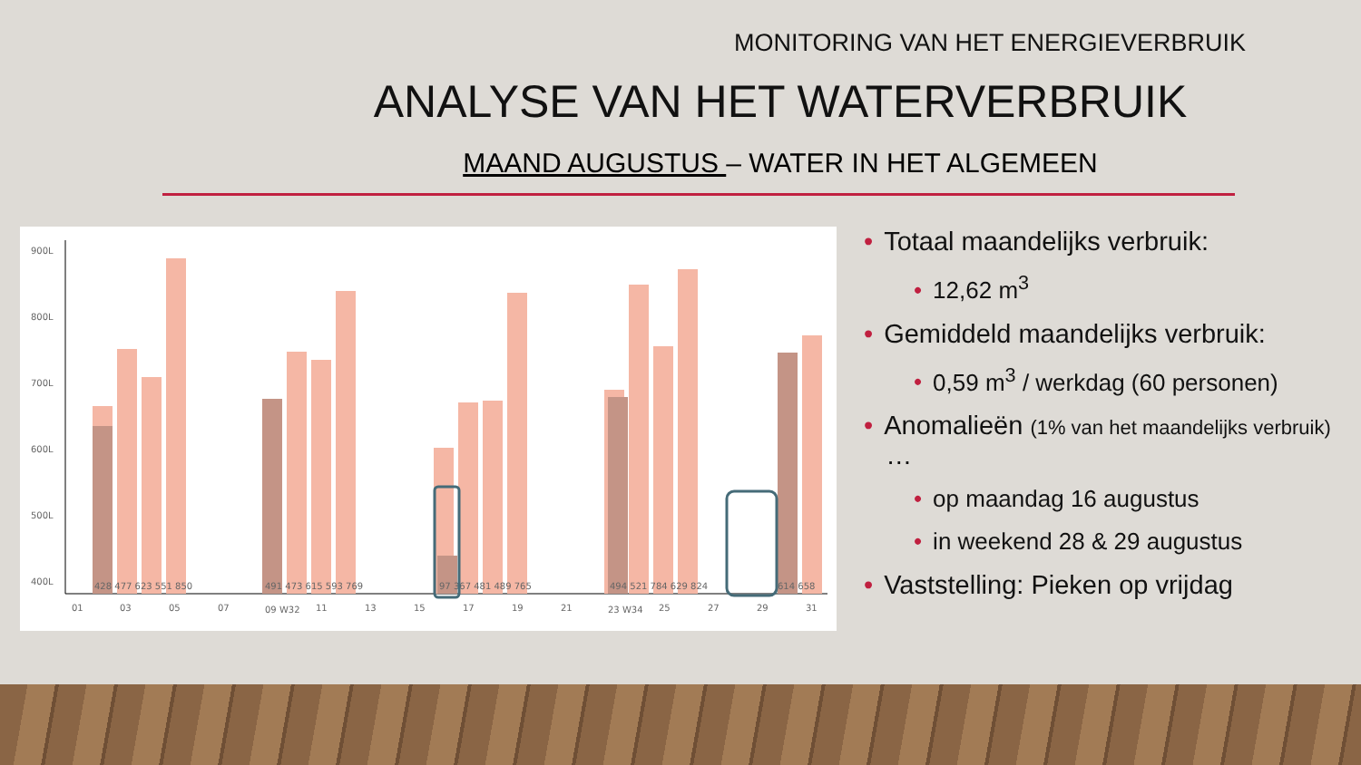MONITORING VAN HET ENERGIEVERBRUIK
ANALYSE VAN HET WATERVERBRUIK
MAAND AUGUSTUS – WATER IN HET ALGEMEEN
900L
800L
700L
600L
500L
400L
428 477 623 551 850
491 473 615 593 769
97 367 481 489 765
494 521 784 629 824
614 658
01
03
05
07
09 W32
11
13
15
17
19
21
23 W34
25
27
29
31
• Totaal maandelijks verbruik:
• 12,62 m<sup>3</sup>
• Gemiddeld maandelijks verbruik:
• 0,59 m<sup>3</sup> / werkdag (60 personen)
• Anomalieën (1% van het maandelijks verbruik)
…
• op maandag 16 augustus
• in weekend 28 & 29 augustus
• Vaststelling: Pieken op vrijdag